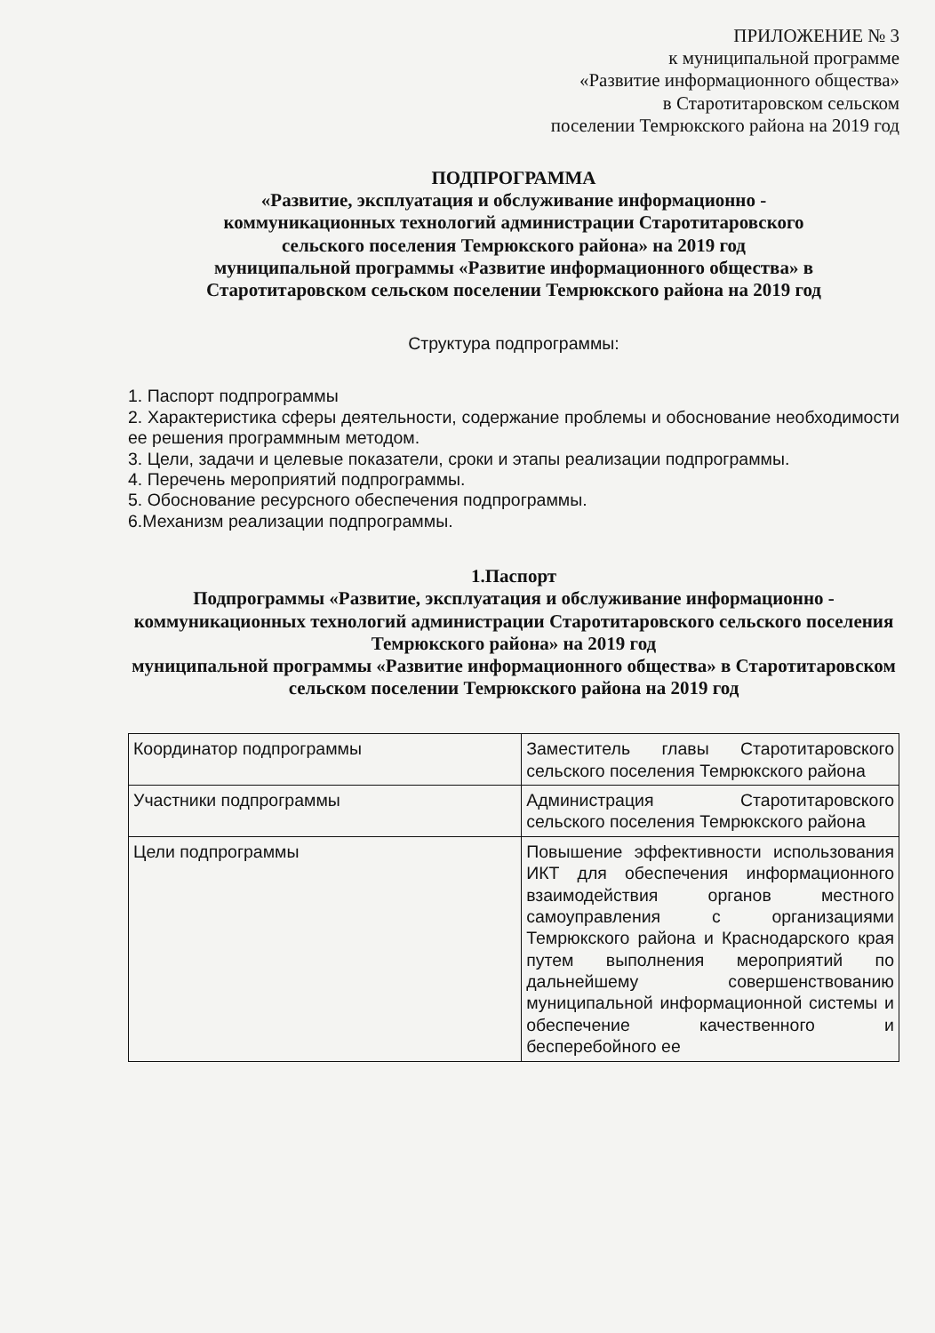ПРИЛОЖЕНИЕ № 3
к муниципальной программе
«Развитие информационного общества»
в Старотитаровском сельском
поселении Темрюкского района на 2019 год
ПОДПРОГРАММА
«Развитие, эксплуатация и обслуживание информационно -
коммуникационных технологий администрации Старотитаровского
сельского поселения Темрюкского района» на 2019 год
муниципальной программы «Развитие информационного общества» в
Старотитаровском сельском поселении Темрюкского района на 2019 год
Структура подпрограммы:
1. Паспорт подпрограммы
2. Характеристика сферы деятельности, содержание проблемы и обоснование необходимости ее решения программным методом.
3. Цели, задачи и целевые показатели, сроки и этапы реализации подпрограммы.
4. Перечень мероприятий подпрограммы.
5. Обоснование ресурсного обеспечения подпрограммы.
6.Механизм реализации подпрограммы.
1.Паспорт
Подпрограммы «Развитие, эксплуатация и обслуживание информационно - коммуникационных технологий администрации Старотитаровского сельского поселения Темрюкского района» на 2019 год
муниципальной программы «Развитие информационного общества» в Старотитаровском сельском поселении Темрюкского района на 2019 год
| Координатор подпрограммы | Заместитель главы Старотитаровского сельского поселения Темрюкского района |
| Участники подпрограммы | Администрация Старотитаровского сельского поселения Темрюкского района |
| Цели подпрограммы | Повышение эффективности использования ИКТ для обеспечения информационного взаимодействия органов местного самоуправления с организациями Темрюкского района и Краснодарского края путем выполнения мероприятий по дальнейшему совершенствованию муниципальной информационной системы и обеспечение качественного и бесперебойного ее |